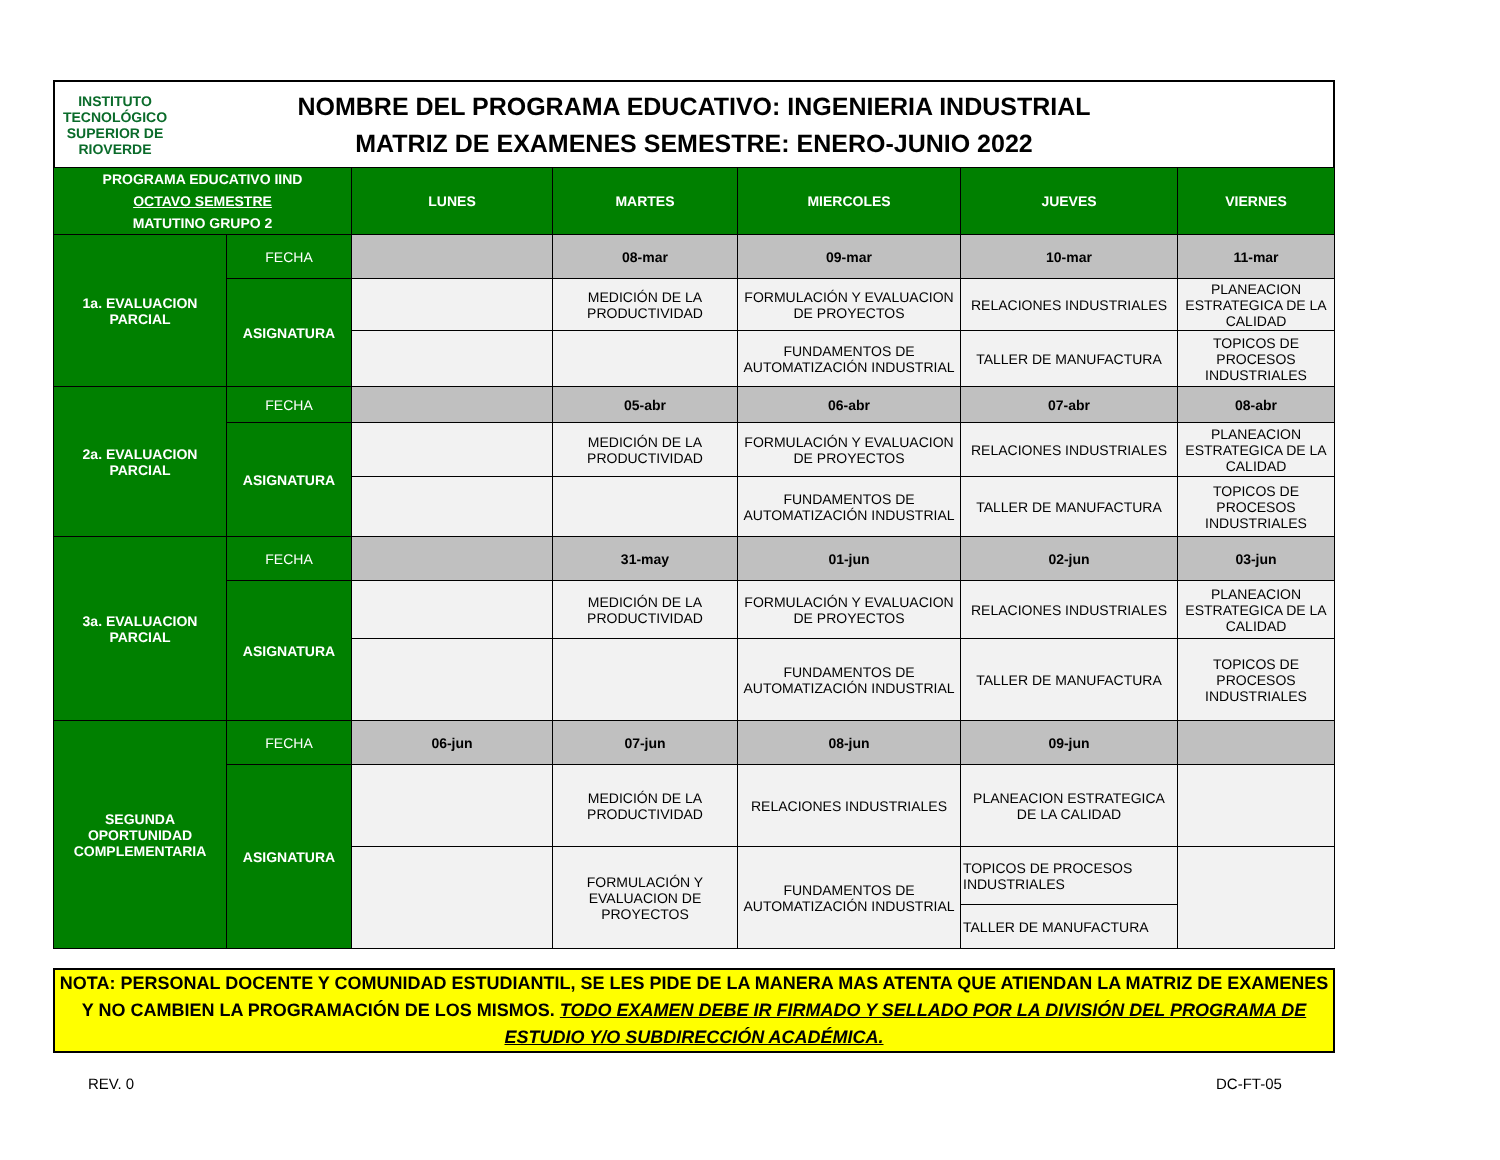INSTITUTO TECNOLÓGICO SUPERIOR DE
RIOVERDE
NOMBRE DEL PROGRAMA EDUCATIVO: INGENIERIA INDUSTRIAL
MATRIZ DE EXAMENES SEMESTRE: ENERO-JUNIO 2022
| PROGRAMA EDUCATIVO IIND OCTAVO SEMESTRE MATUTINO GRUPO 2 | | LUNES | MARTES | MIERCOLES | JUEVES | VIERNES |
| --- | --- | --- | --- | --- | --- | --- |
| 1a. EVALUACION PARCIAL | FECHA | | 08-mar | 09-mar | 10-mar | 11-mar |
| | ASIGNATURA | | MEDICIÓN DE LA PRODUCTIVIDAD | FORMULACIÓN Y EVALUACION DE PROYECTOS | RELACIONES INDUSTRIALES | PLANEACION ESTRATEGICA DE LA CALIDAD |
| | | | | FUNDAMENTOS DE AUTOMATIZACIÓN INDUSTRIAL | TALLER DE MANUFACTURA | TOPICOS DE PROCESOS INDUSTRIALES |
| 2a. EVALUACION PARCIAL | FECHA | | 05-abr | 06-abr | 07-abr | 08-abr |
| | ASIGNATURA | | MEDICIÓN DE LA PRODUCTIVIDAD | FORMULACIÓN Y EVALUACION DE PROYECTOS | RELACIONES INDUSTRIALES | PLANEACION ESTRATEGICA DE LA CALIDAD |
| | | | | FUNDAMENTOS DE AUTOMATIZACIÓN INDUSTRIAL | TALLER DE MANUFACTURA | TOPICOS DE PROCESOS INDUSTRIALES |
| 3a. EVALUACION PARCIAL | FECHA | | 31-may | 01-jun | 02-jun | 03-jun |
| | ASIGNATURA | | MEDICIÓN DE LA PRODUCTIVIDAD | FORMULACIÓN Y EVALUACION DE PROYECTOS | RELACIONES INDUSTRIALES | PLANEACION ESTRATEGICA DE LA CALIDAD |
| | | | | FUNDAMENTOS DE AUTOMATIZACIÓN INDUSTRIAL | TALLER DE MANUFACTURA | TOPICOS DE PROCESOS INDUSTRIALES |
| SEGUNDA OPORTUNIDAD COMPLEMENTARIA | FECHA | 06-jun | 07-jun | 08-jun | 09-jun | |
| | ASIGNATURA | | MEDICIÓN DE LA PRODUCTIVIDAD | RELACIONES INDUSTRIALES | PLANEACION ESTRATEGICA DE LA CALIDAD | |
| | | | FORMULACIÓN Y EVALUACION DE PROYECTOS | FUNDAMENTOS DE AUTOMATIZACIÓN INDUSTRIAL | TOPICOS DE PROCESOS INDUSTRIALES | |
| | | | | | TALLER DE MANUFACTURA | |
NOTA: PERSONAL DOCENTE Y COMUNIDAD ESTUDIANTIL, SE LES PIDE DE LA MANERA MAS ATENTA QUE ATIENDAN LA MATRIZ DE EXAMENES Y NO CAMBIEN LA PROGRAMACIÓN DE LOS MISMOS. TODO EXAMEN DEBE IR FIRMADO Y SELLADO POR LA DIVISIÓN DEL PROGRAMA DE ESTUDIO Y/O SUBDIRECCIÓN ACADÉMICA.
REV. 0 DC-FT-05